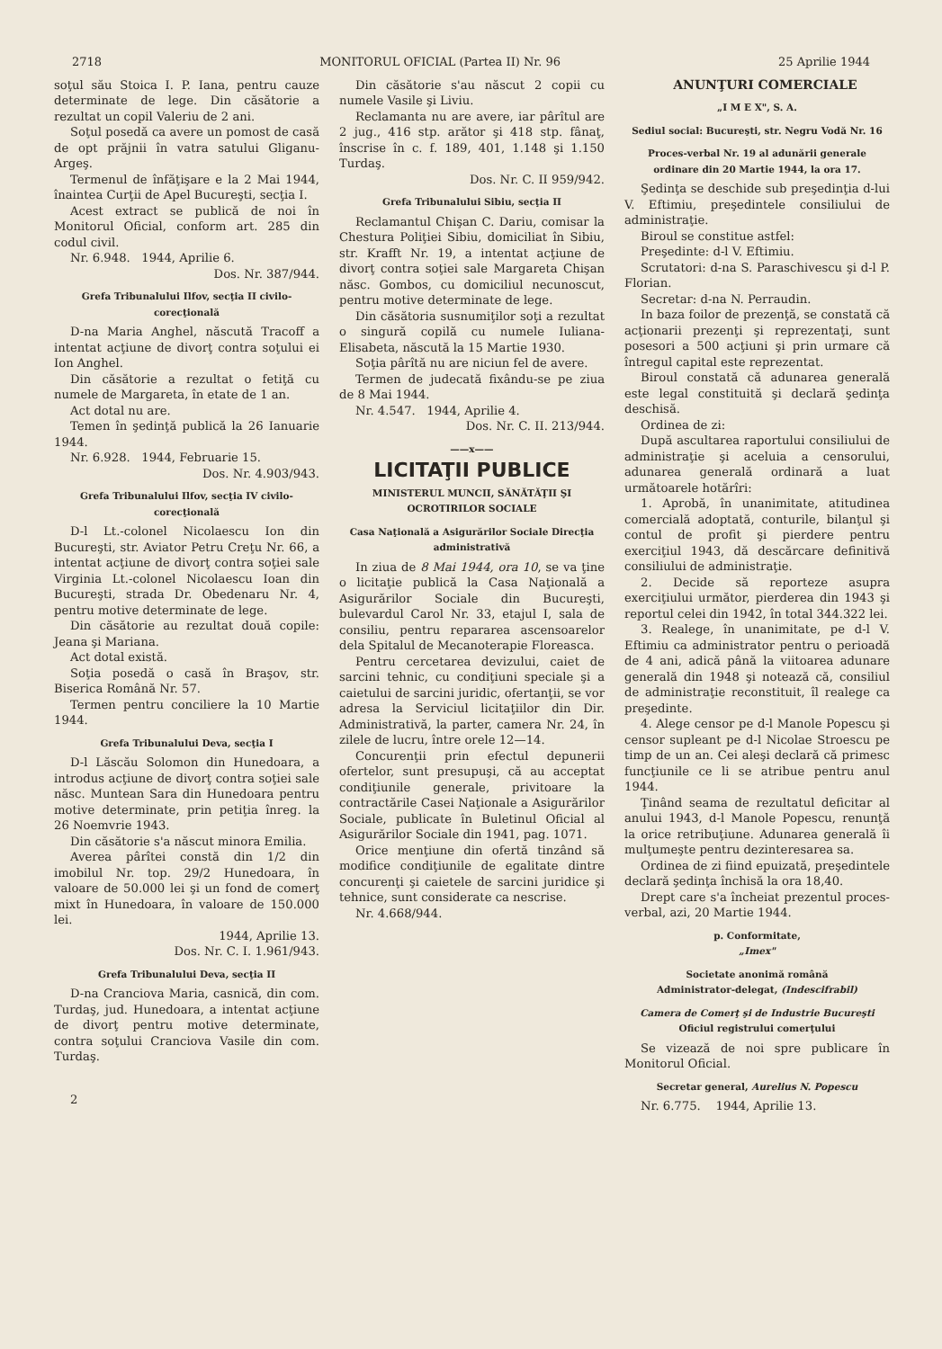2718 MONITORUL OFICIAL (Partea II) Nr. 96 25 Aprilie 1944
soţul său Stoica I. P. Iana, pentru cauze determinate de lege. Din căsătorie a rezultat un copil Valeriu de 2 ani.
Soţul posedă ca avere un pomost de casă de opt prăjnii în vatra satului Gliganu-Argeş.
Termenul de înfăţişare e la 2 Mai 1944, înaintea Curţii de Apel Bucureşti, secţia I.
Acest extract se publică de noi în Monitorul Oficial, conform art. 285 din codul civil.
Nr. 6.948. 1944, Aprilie 6.
Dos. Nr. 387/944.
Grefa Tribunalului Ilfov, secţia II civilo-corecţională
D-na Maria Anghel, născută Tracoff a intentat acţiune de divorţ contra soţului ei Ion Anghel.
Din căsătorie a rezultat o fetiţă cu numele de Margareta, în etate de 1 an.
Act dotal nu are.
Temen în şedinţă publică la 26 Ianuarie 1944.
Nr. 6.928. 1944, Februarie 15.
Dos. Nr. 4.903/943.
Grefa Tribunalului Ilfov, secţia IV civilo-corecţională
D-l Lt.-colonel Nicolaescu Ion din Bucureşti, str. Aviator Petru Creţu Nr. 66, a intentat acţiune de divorţ contra soţiei sale Virginia Lt.-colonel Nicolaescu Ioan din Bucureşti, strada Dr. Obedenaru Nr. 4, pentru motive determinate de lege.
Din căsătorie au rezultat două copile: Jeana şi Mariana.
Act dotal există.
Soţia posedă o casă în Braşov, str. Biserica Română Nr. 57.
Termen pentru conciliere la 10 Martie 1944.
Grefa Tribunalului Deva, secţia I
D-l Lăscău Solomon din Hunedoara, a introdus acţiune de divorţ contra soţiei sale născ. Muntean Sara din Hunedoara pentru motive determinate, prin petiţia înreg. la 26 Noemvrie 1943.
Din căsătorie s'a născut minora Emilia.
Averea pârîtei constă din 1/2 din imobilul Nr. top. 29/2 Hunedoara, în valoare de 50.000 lei şi un fond de comerţ mixt în Hunedoara, în valoare de 150.000 lei.
1944, Aprilie 13.
Dos. Nr. C. I. 1.961/943.
Grefa Tribunalului Deva, secţia II
D-na Cranciova Maria, casnică, din com. Turdaş, jud. Hunedoara, a intentat acţiune de divorţ pentru motive determinate, contra soţului Cranciova Vasile din com. Turdaş.
2
Din căsătorie s'au născut 2 copii cu numele Vasile şi Liviu.
Reclamanta nu are avere, iar pârîtul are 2 jug., 416 stp. arător şi 418 stp. fânaţ, înscrise în c. f. 189, 401, 1.148 şi 1.150 Turdaş.
Dos. Nr. C. II 959/942.
Grefa Tribunalului Sibiu, secţia II
Reclamantul Chişan C. Dariu, comisar la Chestura Poliţiei Sibiu, domiciliat în Sibiu, str. Krafft Nr. 19, a intentat acţiune de divorţ contra soţiei sale Margareta Chişan născ. Gombos, cu domiciliul necunoscut, pentru motive determinate de lege.
Din căsătoria susnumiţilor soţi a rezultat o singură copilă cu numele Iuliana-Elisabeta, născută la 15 Martie 1930.
Soţia pârîtă nu are niciun fel de avere.
Termen de judecată fixându-se pe ziua de 8 Mai 1944.
Nr. 4.547. 1944, Aprilie 4.
Dos. Nr. C. II. 213/944.
——x——
LICITAŢII PUBLICE
MINISTERUL MUNCII, SĂNĂTĂŢII ŞI OCROTIRILOR SOCIALE
Casa Naţională a Asigurărilor Sociale Direcţia administrativă
In ziua de 8 Mai 1944, ora 10, se va ţine o licitaţie publică la Casa Naţională a Asigurărilor Sociale din Bucureşti, bulevardul Carol Nr. 33, etajul I, sala de consiliu, pentru repararea ascensoarelor dela Spitalul de Mecanoterapie Floreasca.
Pentru cercetarea devizului, caiet de sarcini tehnic, cu condiţiuni speciale şi a caietului de sarcini juridic, ofertanţii, se vor adresa la Serviciul licitaţiilor din Dir. Administrativă, la parter, camera Nr. 24, în zilele de lucru, între orele 12—14.
Concurenţii prin efectul depunerii ofertelor, sunt presupuşi, că au acceptat condiţiunile generale, privitoare la contractările Casei Naţionale a Asigurărilor Sociale, publicate în Buletinul Oficial al Asigurărilor Sociale din 1941, pag. 1071.
Orice menţiune din ofertă tinzând să modifice condiţiunile de egalitate dintre concurenţi şi caietele de sarcini juridice şi tehnice, sunt considerate ca nescrise.
Nr. 4.668/944.
ANUNŢURI COMERCIALE
„I M E X", S. A.
Sediul social: Bucureşti, str. Negru Vodă Nr. 16
Proces-verbal Nr. 19 al adunării generale ordinare din 20 Martie 1944, la ora 17.
Şedinţa se deschide sub preşedinţia d-lui V. Eftimiu, preşedintele consiliului de administraţie.
Biroul se constitue astfel:
Preşedinte: d-l V. Eftimiu.
Scrutatori: d-na S. Paraschivescu şi d-l P. Florian.
Secretar: d-na N. Perraudin.
In baza foilor de prezenţă, se constată că acţionarii prezenţi şi reprezentaţi, sunt posesori a 500 acţiuni şi prin urmare că întregul capital este reprezentat.
Biroul constată că adunarea generală este legal constituită şi declară şedinţa deschisă.
Ordinea de zi:
După ascultarea raportului consiliului de administraţie şi aceluia a censorului, adunarea generală ordinară a luat următoarele hotărîri:
1. Aprobă, în unanimitate, atitudinea comercială adoptată, conturile, bilanţul şi contul de profit şi pierdere pentru exerciţiul 1943, dă descărcare definitivă consiliului de administraţie.
2. Decide să reporteze asupra exerciţiului următor, pierderea din 1943 şi reportul celei din 1942, în total 344.322 lei.
3. Realege, în unanimitate, pe d-l V. Eftimiu ca administrator pentru o perioadă de 4 ani, adică până la viitoarea adunare generală din 1948 şi notează că, consiliul de administraţie reconstituit, îl realege ca preşedinte.
4. Alege censor pe d-l Manole Popescu şi censor supleant pe d-l Nicolae Stroescu pe timp de un an. Cei aleşi declară că primesc funcţiunile ce li se atribue pentru anul 1944.
Ţinând seama de rezultatul deficitar al anului 1943, d-l Manole Popescu, renunţă la orice retribuţiune. Adunarea generală îi mulţumeşte pentru dezinteresarea sa.
Ordinea de zi fiind epuizată, preşedintele declară şedinţa închisă la ora 18,40.
Drept care s'a încheiat prezentul proces-verbal, azi, 20 Martie 1944.
p. Conformitate,
„Imex"
Societate anonimă română
Administrator-delegat, (Indescifrabil)
Camera de Comerţ şi de Industrie Bucureşti
Oficiul registrului comerţului
Se vizează de noi spre publicare în Monitorul Oficial.
Secretar general, Aurelius N. Popescu
Nr. 6.775. 1944, Aprilie 13.